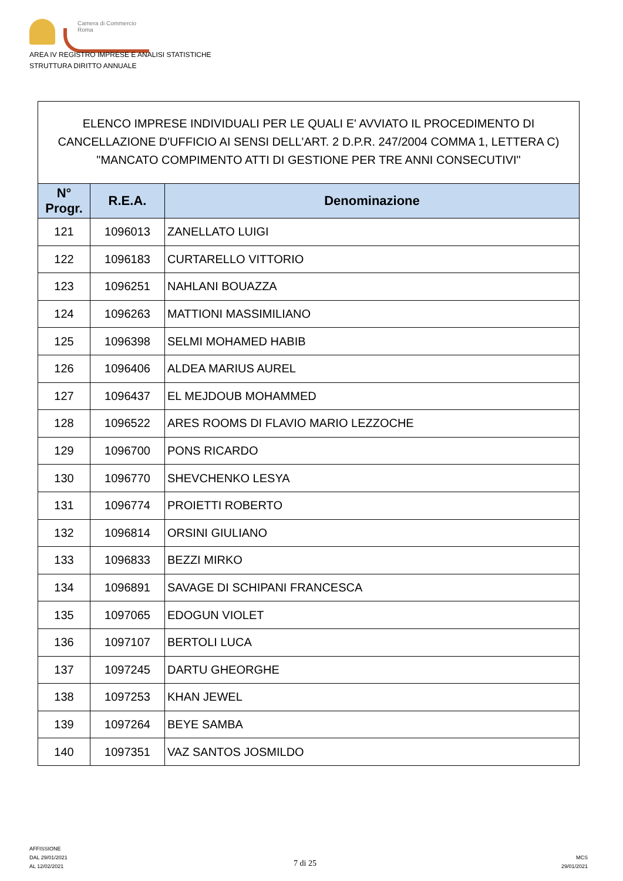Camera di Commercio
Roma
AREA IV REGISTRO IMPRESE E ANALISI STATISTICHE
STRUTTURA DIRITTO ANNUALE
| ELENCO IMPRESE INDIVIDUALI PER LE QUALI E' AVVIATO IL PROCEDIMENTO DI CANCELLAZIONE D'UFFICIO AI SENSI DELL'ART. 2 D.P.R. 247/2004 COMMA 1, LETTERA C) "MANCATO COMPIMENTO ATTI DI GESTIONE PER TRE ANNI CONSECUTIVI" | | |
| --- | --- | --- |
| N° Progr. | R.E.A. | Denominazione |
| 121 | 1096013 | ZANELLATO LUIGI |
| 122 | 1096183 | CURTARELLO VITTORIO |
| 123 | 1096251 | NAHLANI BOUAZZA |
| 124 | 1096263 | MATTIONI MASSIMILIANO |
| 125 | 1096398 | SELMI MOHAMED HABIB |
| 126 | 1096406 | ALDEA MARIUS AUREL |
| 127 | 1096437 | EL MEJDOUB MOHAMMED |
| 128 | 1096522 | ARES ROOMS DI FLAVIO MARIO LEZZOCHE |
| 129 | 1096700 | PONS RICARDO |
| 130 | 1096770 | SHEVCHENKO LESYA |
| 131 | 1096774 | PROIETTI ROBERTO |
| 132 | 1096814 | ORSINI GIULIANO |
| 133 | 1096833 | BEZZI MIRKO |
| 134 | 1096891 | SAVAGE DI SCHIPANI FRANCESCA |
| 135 | 1097065 | EDOGUN VIOLET |
| 136 | 1097107 | BERTOLI LUCA |
| 137 | 1097245 | DARTU GHEORGHE |
| 138 | 1097253 | KHAN JEWEL |
| 139 | 1097264 | BEYE SAMBA |
| 140 | 1097351 | VAZ SANTOS JOSMILDO |
AFFISSIONE
DAL 29/01/2021
AL 12/02/2021
7 di 25
MCS
29/01/2021